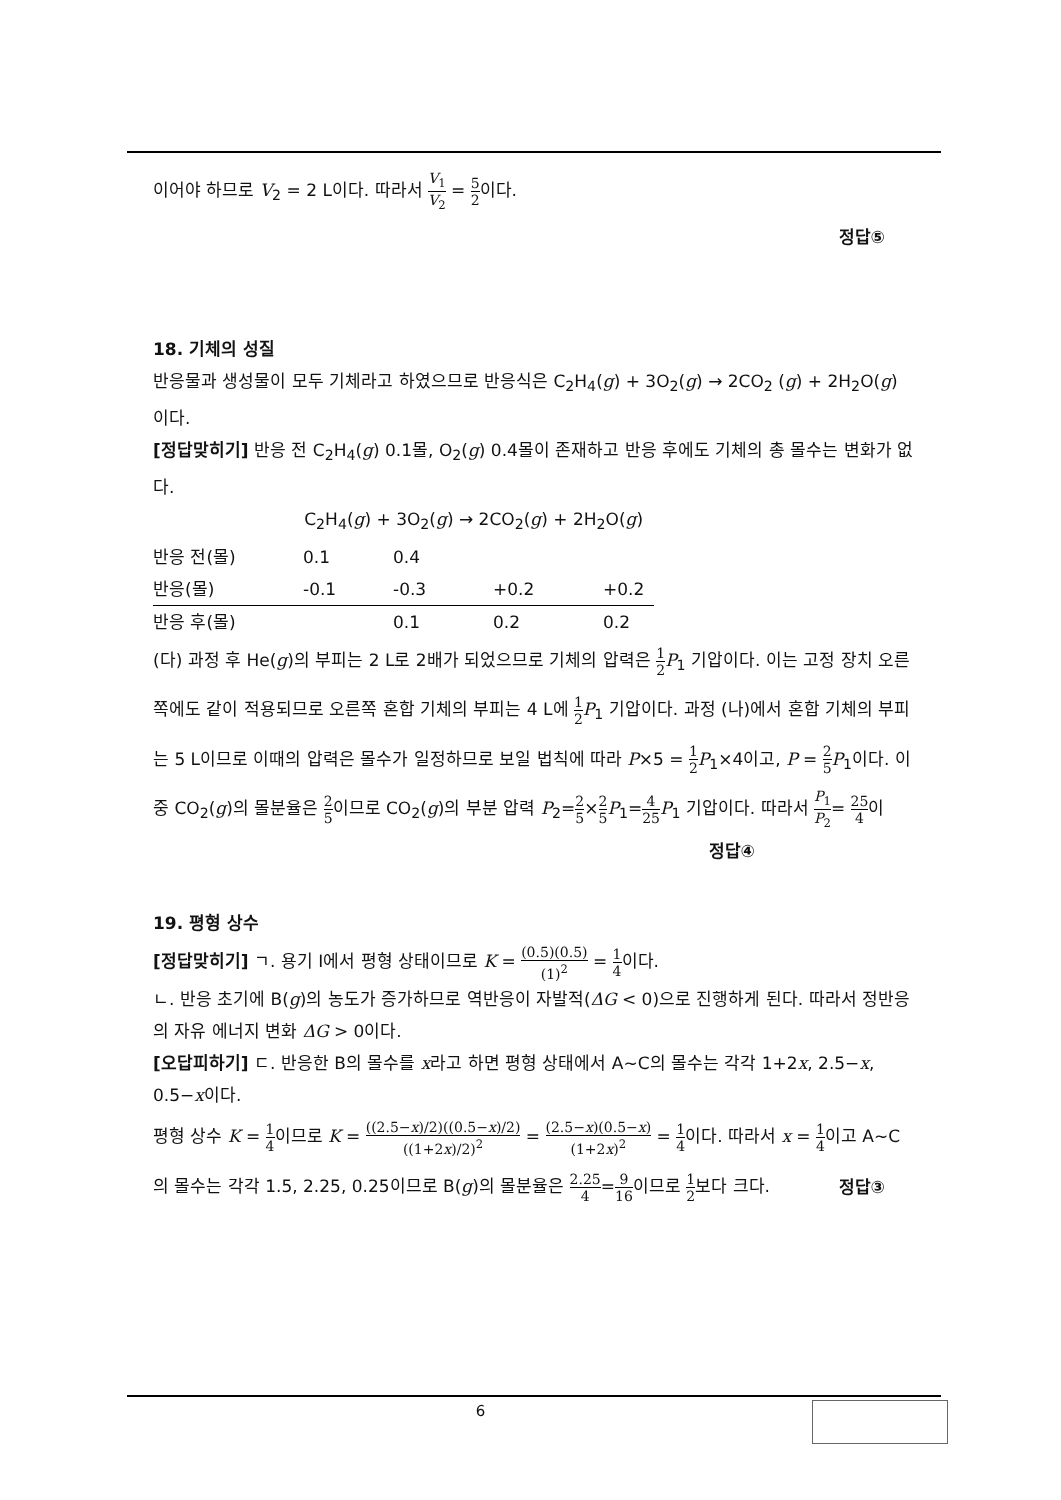이어야 하므로 V<sub>2</sub> = 2 L이다. 따라서 V<sub>1</sub> V<sub>2</sub> = 5 2이다.
정답⑤
18. 기체의 성질
반응물과 생성물이 모두 기체라고 하였으므로 반응식은 C<sub>2</sub>H<sub>4</sub>(g) + 3O<sub>2</sub>(g) → 2CO<sub>2</sub> (g) + 2H<sub>2</sub>O(g) 이다.
[정답맞히기] 반응 전 C<sub>2</sub>H<sub>4</sub>(g) 0.1몰, O<sub>2</sub>(g) 0.4몰이 존재하고 반응 후에도 기체의 총 몰수는 변화가 없다.
| | C<sub>2</sub>H<sub>4</sub>( g ) + 3O<sub>2</sub>( g ) → 2CO<sub>2</sub>( g ) + 2H<sub>2</sub>O( g ) | | | |
| 반응 전(몰) | 0.1 | 0.4 | | |
| 반응(몰) | -0.1 | -0.3 | +0.2 | +0.2 |
| 반응 후(몰) | | 0.1 | 0.2 | 0.2 |
(다) 과정 후 He(g)의 부피는 2 L로 2배가 되었으므로 기체의 압력은 1 2 P<sub>1</sub> 기압이다. 이는 고정 장치 오른쪽에도 같이 적용되므로 오른쪽 혼합 기체의 부피는 4 L에 1 2 P<sub>1</sub> 기압이다. 과정 (나)에서 혼합 기체의 부피는 5 L이므로 이때의 압력은 몰수가 일정하므로 보일 법칙에 따라 P×5 = 1 2 P<sub>1</sub>×4이고, P = 2 5 P<sub>1</sub>이다. 이중 CO<sub>2</sub>(g)의 몰분율은 2 5이므로 CO<sub>2</sub>(g)의 부분 압력 P<sub>2</sub>=2 5×2 5 P<sub>1</sub>=4 25 P<sub>1</sub> 기압이다. 따라서 P<sub>1</sub> P<sub>2</sub>= 25 4이
정답④
19. 평형 상수
[정답맞히기] ㄱ. 용기 Ⅰ에서 평형 상태이므로 K = (0.5)(0.5) (1)<sup>2</sup> = 1 4이다.
ㄴ. 반응 초기에 B(g)의 농도가 증가하므로 역반응이 자발적(ΔG < 0)으로 진행하게 된다. 따라서 정반응의 자유 에너지 변화 ΔG > 0이다.
[오답피하기] ㄷ. 반응한 B의 몰수를 x라고 하면 평형 상태에서 A~C의 몰수는 각각 1+2x, 2.5−x, 0.5−x이다.
평형 상수 K = 1 4이므로 K = ((2.5−x)/2)((0.5−x)/2) ((1+2x)/2)<sup>2</sup> = (2.5−x)(0.5−x) (1+2x)<sup>2</sup> = 1 4이다. 따라서 x = 1 4이고 A~C의 몰수는 각각 1.5, 2.25, 0.25이므로 B(g)의 몰분율은 2.25 4=9 16이므로 1 2보다 크다.
정답③
6